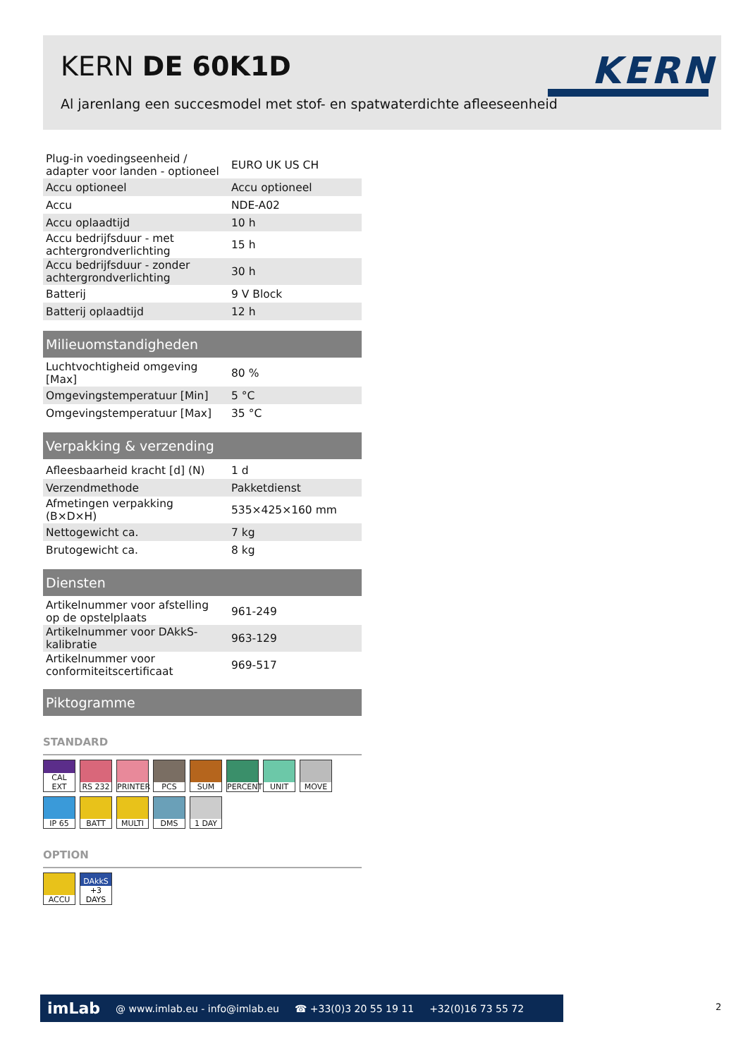KERN DE 60K1D
Al jarenlang een succesmodel met stof- en spatwaterdichte afleeseenheid
KERN
| Plug-in voedingseenheid / adapter voor landen - optioneel | EURO UK US CH |
| Accu optioneel | Accu optioneel |
| Accu | NDE-A02 |
| Accu oplaadtijd | 10 h |
| Accu bedrijfsduur - met achtergrondverlichting | 15 h |
| Accu bedrijfsduur - zonder achtergrondverlichting | 30 h |
| Batterij | 9 V Block |
| Batterij oplaadtijd | 12 h |
Milieuomstandigheden
| Luchtvochtigheid omgeving [Max] | 80 % |
| Omgevingstemperatuur [Min] | 5 °C |
| Omgevingstemperatuur [Max] | 35 °C |
Verpakking & verzending
| Afleesbaarheid kracht [d] (N) | 1 d |
| Verzendmethode | Pakketdienst |
| Afmetingen verpakking (B×D×H) | 535×425×160 mm |
| Nettogewicht ca. | 7 kg |
| Brutogewicht ca. | 8 kg |
Diensten
| Artikelnummer voor afstelling op de opstelplaats | 961-249 |
| Artikelnummer voor DAkkS-kalibratie | 963-129 |
| Artikelnummer voor conformiteitscertificaat | 969-517 |
Piktogramme
STANDARD
CAL EXT
RS 232
PRINTER
PCS
SUM
PERCENT
UNIT
MOVE
IP 65
BATT
MULTI
DMS
1 DAY
OPTION
ACCU
DAkkS
+3 DAYS
imLab @ www.imlab.eu - info@imlab.eu ☎ +33(0)3 20 55 19 11 +32(0)16 73 55 72
2